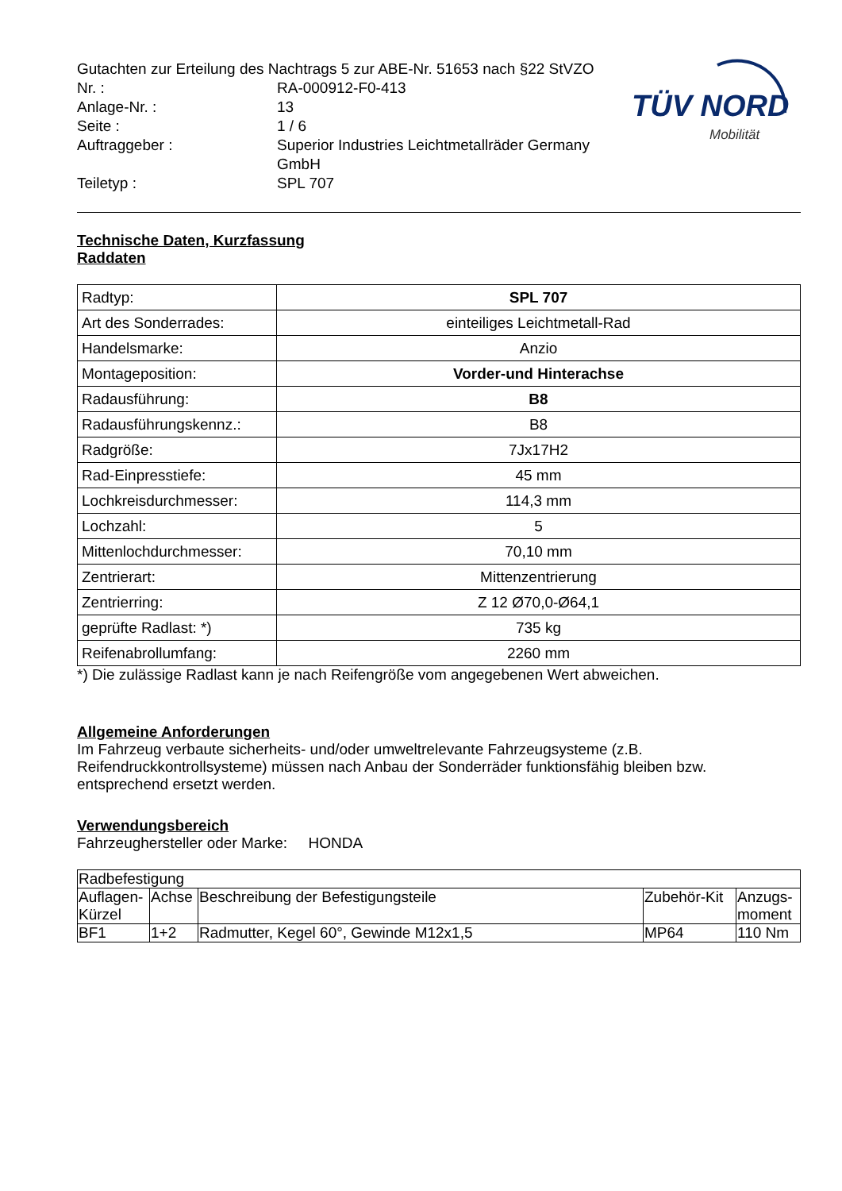TÜV NORD
Mobilität
| Gutachten zur Erteilung des Nachtrags 5 zur ABE-Nr. 51653 nach §22 StVZO | |
| Nr. : | RA-000912-F0-413 |
| Anlage-Nr. : | 13 |
| Seite : | 1 / 6 |
| Auftraggeber : | Superior Industries Leichtmetallräder Germany GmbH |
| Teiletyp : | SPL 707 |
Technische Daten, Kurzfassung
Raddaten
| Radtyp: | SPL 707 |
| Art des Sonderrades: | einteiliges Leichtmetall-Rad |
| Handelsmarke: | Anzio |
| Montageposition: | Vorder-und Hinterachse |
| Radausführung: | B8 |
| Radausführungskennz.: | B8 |
| Radgröße: | 7Jx17H2 |
| Rad-Einpresstiefe: | 45 mm |
| Lochkreisdurchmesser: | 114,3 mm |
| Lochzahl: | 5 |
| Mittenlochdurchmesser: | 70,10 mm |
| Zentrierart: | Mittenzentrierung |
| Zentrierring: | Z 12 Ø70,0-Ø64,1 |
| geprüfte Radlast: *) | 735 kg |
| Reifenabrollumfang: | 2260 mm |
*) Die zulässige Radlast kann je nach Reifengröße vom angegebenen Wert abweichen.
Allgemeine Anforderungen
Im Fahrzeug verbaute sicherheits- und/oder umweltrelevante Fahrzeugsysteme (z.B. Reifendruckkontrollsysteme) müssen nach Anbau der Sonderräder funktionsfähig bleiben bzw. entsprechend ersetzt werden.
Verwendungsbereich
Fahrzeughersteller oder Marke: HONDA
| Radbefestigung | | | | |
| --- | --- | --- | --- | --- |
| Auflagen-Kürzel | Achse | Beschreibung der Befestigungsteile | Zubehör-Kit | Anzugs-moment |
| BF1 | 1+2 | Radmutter, Kegel 60°, Gewinde M12x1,5 | MP64 | 110 Nm |